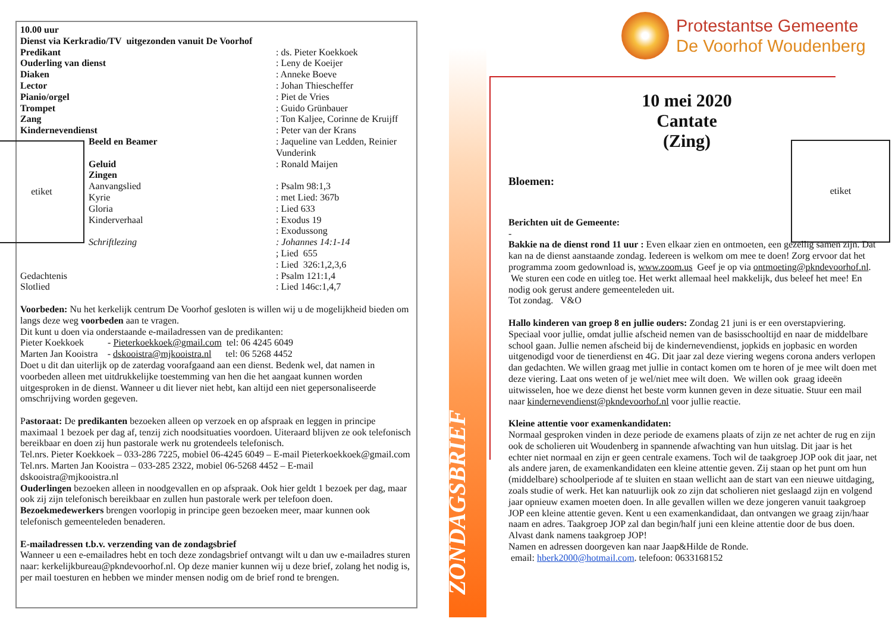10.00 uur
Dienst via Kerkradio/TV uitgezonden vanuit De Voorhof
| Predikant | : ds. Pieter Koekkoek |
| Ouderling van dienst | : Leny de Koeijer |
| Diaken | : Anneke Boeve |
| Lector | : Johan Thiescheffer |
| Pianio/orgel | : Piet de Vries |
| Trompet | : Guido Grünbauer |
| Zang | : Ton Kaljee, Corinne de Kruijff |
| Kindernevendienst | : Peter van der Krans |
| Beeld en Beamer | : Jaqueline van Ledden, Reinier Vunderink |
| Geluid | : Ronald Maijen |
| Zingen | |
| Aanvangslied | : Psalm 98:1,3 |
| Kyrie | : met Lied: 367b |
| Gloria | : Lied 633 |
| Kinderverhaal | : Exodus 19 |
| | : Exodussong |
| Schriftlezing | : Johannes 14:1-14 |
| | ; Lied 655 |
| | : Lied 326:1,2,3,6 |
| Gedachtenis | : Psalm 121:1,4 |
| Slotlied | : Lied 146c:1,4,7 |
Voorbeden: Nu het kerkelijk centrum De Voorhof gesloten is willen wij u de mogelijkheid bieden om langs deze weg voorbeden aan te vragen.
Dit kunt u doen via onderstaande e-mailadressen van de predikanten:
Pieter Koekkoek - Pieterkoekkoek@gmail.com tel: 06 4245 6049
Marten Jan Kooistra - dskooistra@mjkooistra.nl tel: 06 5268 4452
Doet u dit dan uiterlijk op de zaterdag voorafgaand aan een dienst. Bedenk wel, dat namen in voorbeden alleen met uitdrukkelijke toestemming van hen die het aangaat kunnen worden uitgesproken in de dienst. Wanneer u dit liever niet hebt, kan altijd een niet gepersonaliseerde omschrijving worden gegeven.
Pastoraat: De predikanten bezoeken alleen op verzoek en op afspraak en leggen in principe maximaal 1 bezoek per dag af, tenzij zich noodsituaties voordoen. Uiteraard blijven ze ook telefonisch bereikbaar en doen zij hun pastorale werk nu grotendeels telefonisch.
Tel.nrs. Pieter Koekkoek – 033-286 7225, mobiel 06-4245 6049 – E-mail Pieterkoekkoek@gmail.com
Tel.nrs. Marten Jan Kooistra – 033-285 2322, mobiel 06-5268 4452 – E-mail dskooistra@mjkooistra.nl
Ouderlingen bezoeken alleen in noodgevallen en op afspraak. Ook hier geldt 1 bezoek per dag, maar ook zij zijn telefonisch bereikbaar en zullen hun pastorale werk per telefoon doen.
Bezoekmedewerkers brengen voorlopig in principe geen bezoeken meer, maar kunnen ook telefonisch gemeenteleden benaderen.
E-mailadressen t.b.v. verzending van de zondagsbrief
Wanneer u een e-emailadres hebt en toch deze zondagsbrief ontvangt wilt u dan uw e-mailadres sturen naar: kerkelijkbureau@pkndevoorhof.nl. Op deze manier kunnen wij u deze brief, zolang het nodig is, per mail toesturen en hebben we minder mensen nodig om de brief rond te brengen.
etiket
ZONDAGSBRIEF
etiket
Protestantse Gemeente
De Voorhof Woudenberg
10 mei 2020
Cantate
(Zing)
Bloemen:
Berichten uit de Gemeente:
-
Bakkie na de dienst rond 11 uur : Even elkaar zien en ontmoeten, een gezellig samen zijn. Dat kan na de dienst aanstaande zondag. Iedereen is welkom om mee te doen! Zorg ervoor dat het programma zoom gedownload is, www.zoom.us Geef je op via ontmoeting@pkndevoorhof.nl. We sturen een code en uitleg toe. Het werkt allemaal heel makkelijk, dus beleef het mee! En nodig ook gerust andere gemeenteleden uit.
Tot zondag. V&O
Hallo kinderen van groep 8 en jullie ouders: Zondag 21 juni is er een overstapviering. Speciaal voor jullie, omdat jullie afscheid nemen van de basisschooltijd en naar de middelbare school gaan. Jullie nemen afscheid bij de kindernevendienst, jopkids en jopbasic en worden uitgenodigd voor de tienerdienst en 4G. Dit jaar zal deze viering wegens corona anders verlopen dan gedachten. We willen graag met jullie in contact komen om te horen of je mee wilt doen met deze viering. Laat ons weten of je wel/niet mee wilt doen. We willen ook graag ideeën uitwisselen, hoe we deze dienst het beste vorm kunnen geven in deze situatie. Stuur een mail naar kindernevendienst@pkndevoorhof.nl voor jullie reactie.
Kleine attentie voor examenkandidaten:
Normaal gesproken vinden in deze periode de examens plaats of zijn ze net achter de rug en zijn ook de scholieren uit Woudenberg in spannende afwachting van hun uitslag. Dit jaar is het echter niet normaal en zijn er geen centrale examens. Toch wil de taakgroep JOP ook dit jaar, net als andere jaren, de examenkandidaten een kleine attentie geven. Zij staan op het punt om hun (middelbare) schoolperiode af te sluiten en staan wellicht aan de start van een nieuwe uitdaging, zoals studie of werk. Het kan natuurlijk ook zo zijn dat scholieren niet geslaagd zijn en volgend jaar opnieuw examen moeten doen. In alle gevallen willen we deze jongeren vanuit taakgroep JOP een kleine attentie geven. Kent u een examenkandidaat, dan ontvangen we graag zijn/haar naam en adres. Taakgroep JOP zal dan begin/half juni een kleine attentie door de bus doen. Alvast dank namens taakgroep JOP!
Namen en adressen doorgeven kan naar Jaap&Hilde de Ronde.
email: hberk2000@hotmail.com. telefoon: 0633168152